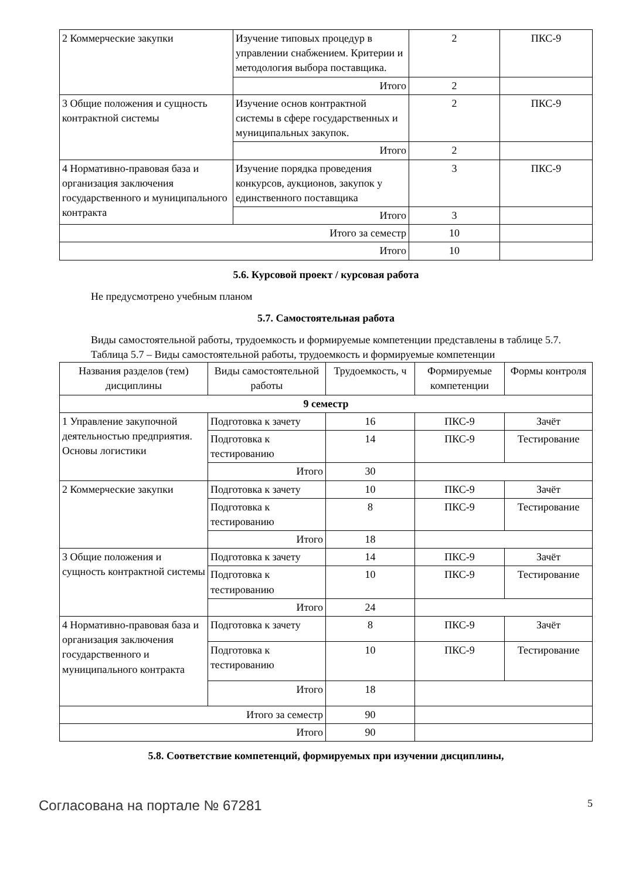| 2 Коммерческие закупки | Изучение типовых процедур в управлении снабжением. Критерии и методология выбора поставщика. | 2 | ПКС-9 |
| | Итого | 2 | |
| 3 Общие положения и сущность контрактной системы | Изучение основ контрактной системы в сфере государственных и муниципальных закупок. | 2 | ПКС-9 |
| | Итого | 2 | |
| 4 Нормативно-правовая база и организация заключения государственного и муниципального контракта | Изучение порядка проведения конкурсов, аукционов, закупок у единственного поставщика | 3 | ПКС-9 |
| | Итого | 3 | |
| Итого за семестр | | 10 | |
| Итого | | 10 | |
5.6. Курсовой проект / курсовая работа
Не предусмотрено учебным планом
5.7. Самостоятельная работа
Виды самостоятельной работы, трудоемкость и формируемые компетенции представлены в таблице 5.7.
Таблица 5.7 – Виды самостоятельной работы, трудоемкость и формируемые компетенции
| Названия разделов (тем) дисциплины | Виды самостоятельной работы | Трудоемкость, ч | Формируемые компетенции | Формы контроля |
| --- | --- | --- | --- | --- |
| 9 семестр | | | | |
| 1 Управление закупочной деятельностью предприятия. Основы логистики | Подготовка к зачету | 16 | ПКС-9 | Зачёт |
| | Подготовка к тестированию | 14 | ПКС-9 | Тестирование |
| | Итого | 30 | | |
| 2 Коммерческие закупки | Подготовка к зачету | 10 | ПКС-9 | Зачёт |
| | Подготовка к тестированию | 8 | ПКС-9 | Тестирование |
| | Итого | 18 | | |
| 3 Общие положения и сущность контрактной системы | Подготовка к зачету | 14 | ПКС-9 | Зачёт |
| | Подготовка к тестированию | 10 | ПКС-9 | Тестирование |
| | Итого | 24 | | |
| 4 Нормативно-правовая база и организация заключения государственного и муниципального контракта | Подготовка к зачету | 8 | ПКС-9 | Зачёт |
| | Подготовка к тестированию | 10 | ПКС-9 | Тестирование |
| | Итого | 18 | | |
| Итого за семестр | | 90 | | |
| Итого | | 90 | | |
5.8. Соответствие компетенций, формируемых при изучении дисциплины,
Согласована на портале № 67281 5